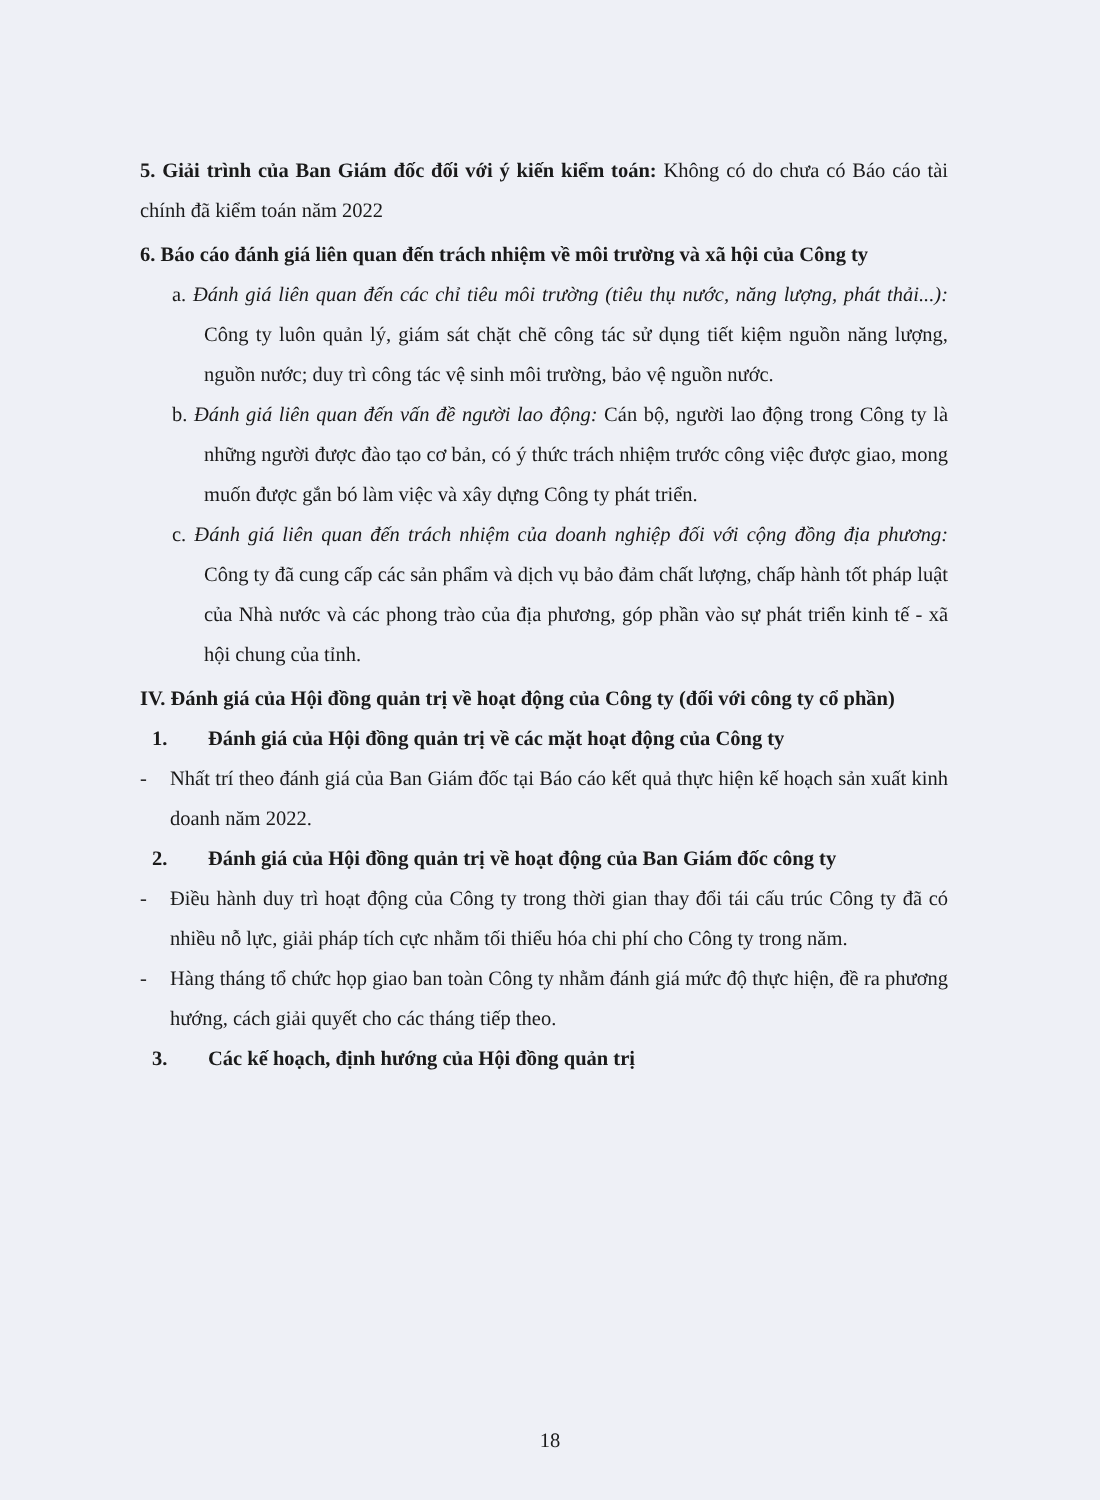5. Giải trình của Ban Giám đốc đối với ý kiến kiểm toán: Không có do chưa có Báo cáo tài chính đã kiểm toán năm 2022
6. Báo cáo đánh giá liên quan đến trách nhiệm về môi trường và xã hội của Công ty
a. Đánh giá liên quan đến các chỉ tiêu môi trường (tiêu thụ nước, năng lượng, phát thải...): Công ty luôn quản lý, giám sát chặt chẽ công tác sử dụng tiết kiệm nguồn năng lượng, nguồn nước; duy trì công tác vệ sinh môi trường, bảo vệ nguồn nước.
b. Đánh giá liên quan đến vấn đề người lao động: Cán bộ, người lao động trong Công ty là những người được đào tạo cơ bản, có ý thức trách nhiệm trước công việc được giao, mong muốn được gắn bó làm việc và xây dựng Công ty phát triển.
c. Đánh giá liên quan đến trách nhiệm của doanh nghiệp đối với cộng đồng địa phương: Công ty đã cung cấp các sản phẩm và dịch vụ bảo đảm chất lượng, chấp hành tốt pháp luật của Nhà nước và các phong trào của địa phương, góp phần vào sự phát triển kinh tế - xã hội chung của tỉnh.
IV. Đánh giá của Hội đồng quản trị về hoạt động của Công ty (đối với công ty cổ phần)
1. Đánh giá của Hội đồng quản trị về các mặt hoạt động của Công ty
- Nhất trí theo đánh giá của Ban Giám đốc tại Báo cáo kết quả thực hiện kế hoạch sản xuất kinh doanh năm 2022.
2. Đánh giá của Hội đồng quản trị về hoạt động của Ban Giám đốc công ty
- Điều hành duy trì hoạt động của Công ty trong thời gian thay đổi tái cấu trúc Công ty đã có nhiều nỗ lực, giải pháp tích cực nhằm tối thiểu hóa chi phí cho Công ty trong năm.
- Hàng tháng tổ chức họp giao ban toàn Công ty nhằm đánh giá mức độ thực hiện, đề ra phương hướng, cách giải quyết cho các tháng tiếp theo.
3. Các kế hoạch, định hướng của Hội đồng quản trị
18